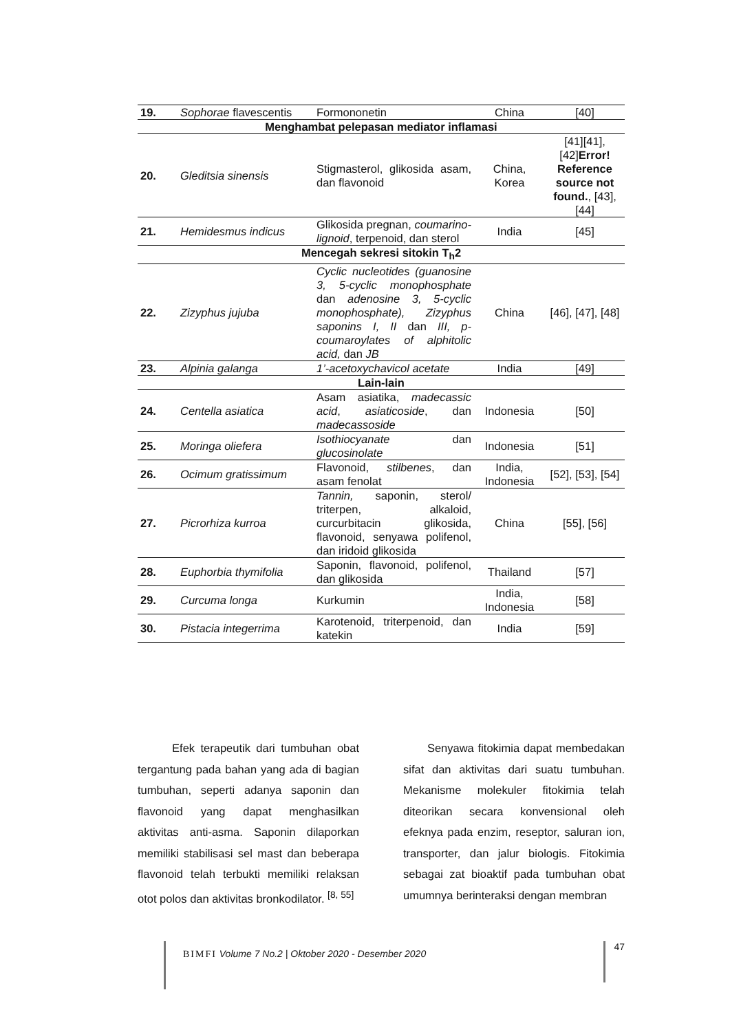| 19. | Sophorae flavescentis | Formononetin | China | [40] |
| Menghambat pelepasan mediator inflamasi | | | | |
| 20. | Gleditsia sinensis | Stigmasterol, glikosida asam, dan flavonoid | China, Korea | [41][41], [42] Error! Reference source not found. , [43], [44] |
| 21. | Hemidesmus indicus | Glikosida pregnan, coumarino-lignoid , terpenoid, dan sterol | India | [45] |
| Mencegah sekresi sitokin T<sub>h</sub>2 | | | | |
| 22. | Zizyphus jujuba | Cyclic nucleotides (guanosine 3, 5-cyclic monophosphate dan adenosine 3, 5-cyclic monophosphate), Zizyphus saponins I, II dan III, p-coumaroylates of alphitolic acid, dan JB | China | [46], [47], [48] |
| 23. | Alpinia galanga | 1’-acetoxychavicol acetate | India | [49] |
| Lain-lain | | | | |
| 24. | Centella asiatica | Asam asiatika, madecassic acid , asiaticoside , dan madecassoside | Indonesia | [50] |
| 25. | Moringa oliefera | Isothiocyanate dan glucosinolate | Indonesia | [51] |
| 26. | Ocimum gratissimum | Flavonoid, stilbenes , dan asam fenolat | India, Indonesia | [52], [53], [54] |
| 27. | Picrorhiza kurroa | Tannin, saponin, sterol/ triterpen, alkaloid, curcurbitacin glikosida, flavonoid, senyawa polifenol, dan iridoid glikosida | China | [55], [56] |
| 28. | Euphorbia thymifolia | Saponin, flavonoid, polifenol, dan glikosida | Thailand | [57] |
| 29. | Curcuma longa | Kurkumin | India, Indonesia | [58] |
| 30. | Pistacia integerrima | Karotenoid, triterpenoid, dan katekin | India | [59] |
Efek terapeutik dari tumbuhan obat tergantung pada bahan yang ada di bagian tumbuhan, seperti adanya saponin dan flavonoid yang dapat menghasilkan aktivitas anti-asma. Saponin dilaporkan memiliki stabilisasi sel mast dan beberapa flavonoid telah terbukti memiliki relaksan otot polos dan aktivitas bronkodilator. <sup>[8, 55]</sup>
Senyawa fitokimia dapat membedakan sifat dan aktivitas dari suatu tumbuhan. Mekanisme molekuler fitokimia telah diteorikan secara konvensional oleh efeknya pada enzim, reseptor, saluran ion, transporter, dan jalur biologis. Fitokimia sebagai zat bioaktif pada tumbuhan obat umumnya berinteraksi dengan membran
BIMFI Volume 7 No.2 | Oktober 2020 - Desember 2020
47